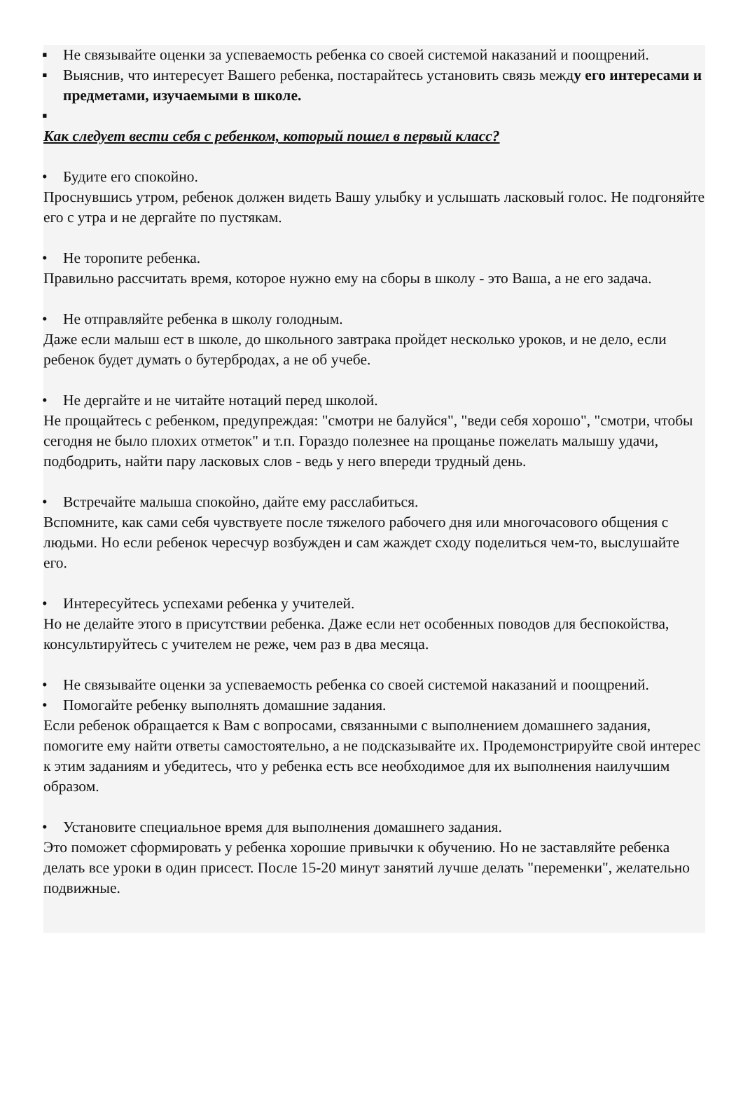▪ Не связывайте оценки за успеваемость ребенка со своей системой наказаний и поощрений.
▪ Выяснив, что интересует Вашего ребенка, постарайтесь установить связь между его интересами и предметами, изучаемыми в школе.
▪
Как следует вести себя с ребенком, который пошел в первый класс?
• Будите его спокойно.
Проснувшись утром, ребенок должен видеть Вашу улыбку и услышать ласковый голос. Не подгоняйте его с утра и не дергайте по пустякам.
• Не торопите ребенка.
Правильно рассчитать время, которое нужно ему на сборы в школу - это Ваша, а не его задача.
• Не отправляйте ребенка в школу голодным.
Даже если малыш ест в школе, до школьного завтрака пройдет несколько уроков, и не дело, если ребенок будет думать о бутербродах, а не об учебе.
• Не дергайте и не читайте нотаций перед школой.
Не прощайтесь с ребенком, предупреждая: "смотри не балуйся", "веди себя хорошо", "смотри, чтобы сегодня не было плохих отметок" и т.п. Гораздо полезнее на прощанье пожелать малышу удачи, подбодрить, найти пару ласковых слов - ведь у него впереди трудный день.
• Встречайте малыша спокойно, дайте ему расслабиться.
Вспомните, как сами себя чувствуете после тяжелого рабочего дня или многочасового общения с людьми. Но если ребенок чересчур возбужден и сам жаждет сходу поделиться чем-то, выслушайте его.
• Интересуйтесь успехами ребенка у учителей.
Но не делайте этого в присутствии ребенка. Даже если нет особенных поводов для беспокойства, консультируйтесь с учителем не реже, чем раз в два месяца.
• Не связывайте оценки за успеваемость ребенка со своей системой наказаний и поощрений.
• Помогайте ребенку выполнять домашние задания.
Если ребенок обращается к Вам с вопросами, связанными с выполнением домашнего задания, помогите ему найти ответы самостоятельно, а не подсказывайте их. Продемонстрируйте свой интерес к этим заданиям и убедитесь, что у ребенка есть все необходимое для их выполнения наилучшим образом.
• Установите специальное время для выполнения домашнего задания.
Это поможет сформировать у ребенка хорошие привычки к обучению. Но не заставляйте ребенка делать все уроки в один присест. После 15-20 минут занятий лучше делать "переменки", желательно подвижные.